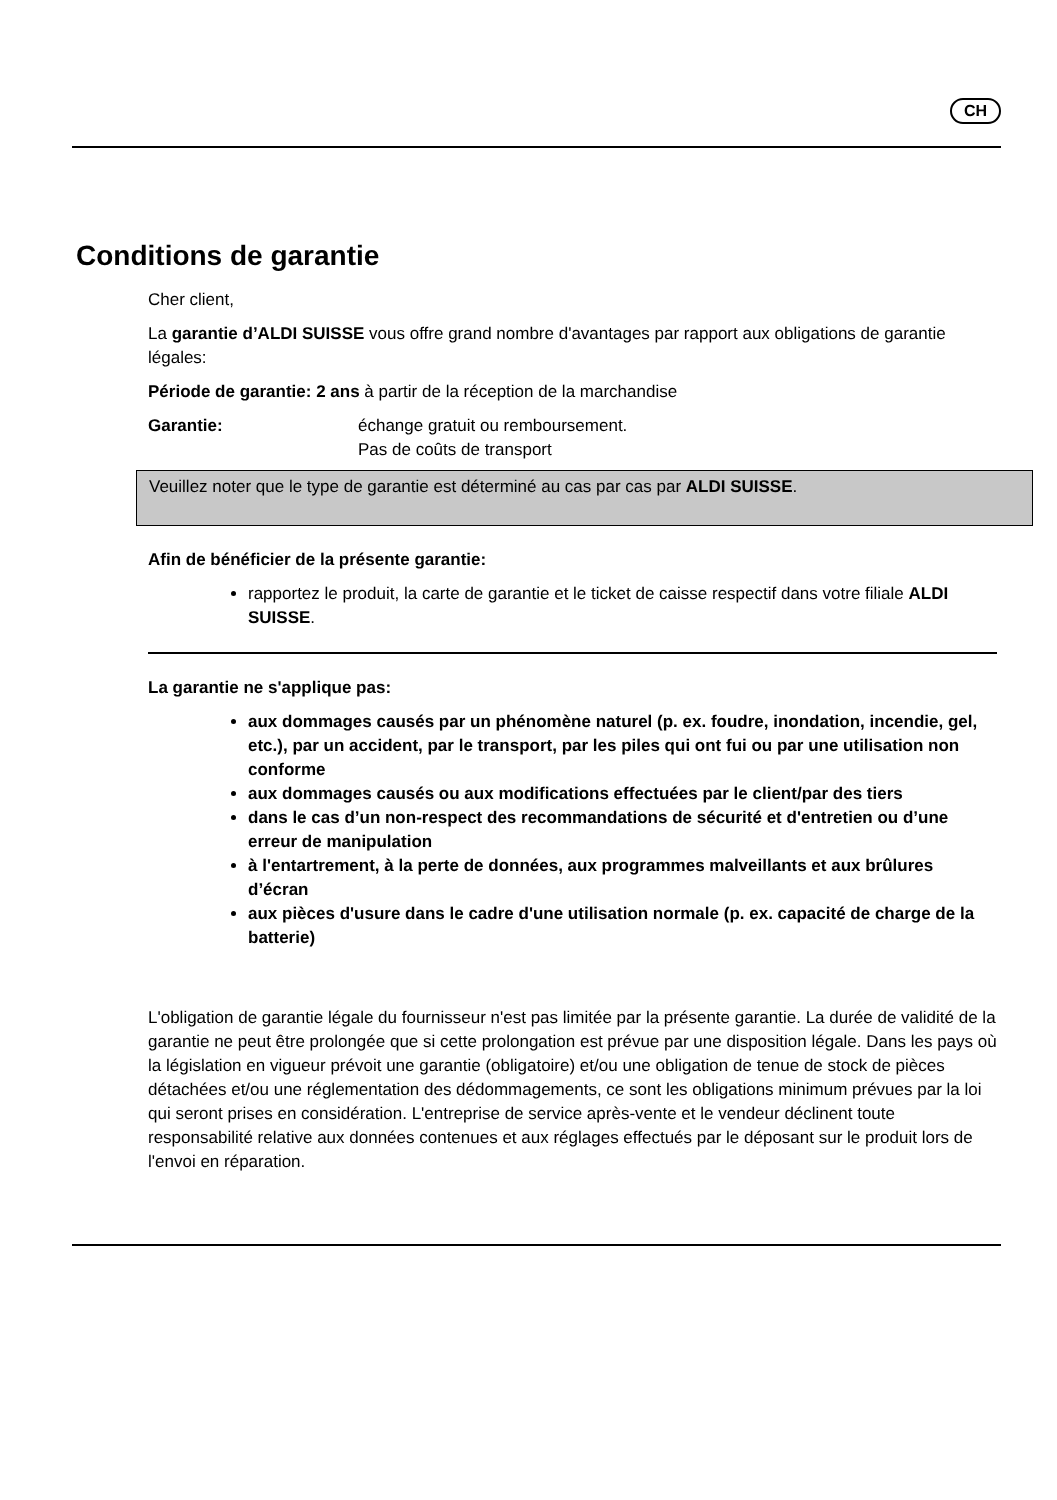CH
Conditions de garantie
Cher client,
La garantie d’ALDI SUISSE vous offre grand nombre d'avantages par rapport aux obligations de garantie légales:
Période de garantie: 2 ans à partir de la réception de la marchandise
Garantie: échange gratuit ou remboursement.
Pas de coûts de transport
Veuillez noter que le type de garantie est déterminé au cas par cas par ALDI SUISSE.
Afin de bénéficier de la présente garantie:
rapportez le produit, la carte de garantie et le ticket de caisse respectif dans votre filiale ALDI SUISSE.
La garantie ne s'applique pas:
aux dommages causés par un phénomène naturel (p. ex. foudre, inondation, incendie, gel, etc.), par un accident, par le transport, par les piles qui ont fui ou par une utilisation non conforme
aux dommages causés ou aux modifications effectuées par le client/par des tiers
dans le cas d’un non-respect des recommandations de sécurité et d'entretien ou d’une erreur de manipulation
à l'entartrement, à la perte de données, aux programmes malveillants et aux brûlures d’écran
aux pièces d'usure dans le cadre d'une utilisation normale (p. ex. capacité de charge de la batterie)
L'obligation de garantie légale du fournisseur n'est pas limitée par la présente garantie. La durée de validité de la garantie ne peut être prolongée que si cette prolongation est prévue par une disposition légale. Dans les pays où la législation en vigueur prévoit une garantie (obligatoire) et/ou une obligation de tenue de stock de pièces détachées et/ou une réglementation des dédommagements, ce sont les obligations minimum prévues par la loi qui seront prises en considération. L'entreprise de service après-vente et le vendeur déclinent toute responsabilité relative aux données contenues et aux réglages effectués par le déposant sur le produit lors de l'envoi en réparation.